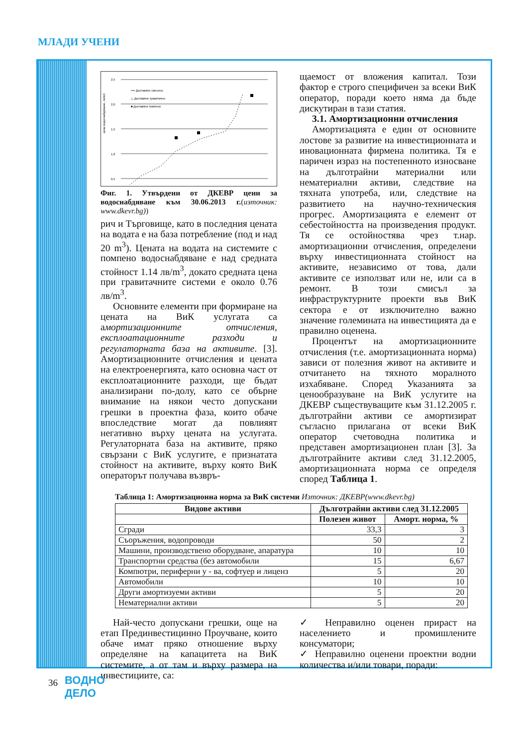МЛАДИ УЧЕНИ
цена водоснабдяване, лв/м3
2,5
2,0
1,5
1,0
0,5
•••• Доставяне смесено
△ Доставяне гравитачно
■ Доставяне помпено
Фиг. 1. Утвърдени от ДКЕВР цени за водоснабдяване към 30.06.2013 г.(източник: www.dkevr.bg))
рич и Търговище, като в последния цената на водата е на база потребление (под и над 20 m<sup>3</sup>). Цената на водата на системите с помпено водоснабдяване е над средната стойност 1.14 лв/m<sup>3</sup>, докато средната цена при гравитачните системи е около 0.76 лв/m<sup>3</sup>.
Основните елементи при формиране на цената на ВиК услугата са амортизационните отчисления, експлоатационните разходи и регулаторната база на активите. [3]. Амортизационните отчисления и цената на електроенергията, като основна част от експлоатационните разходи, ще бъдат анализирани по-долу, като се обърне внимание на някои често допускани грешки в проектна фаза, които обаче впоследствие могат да повлияят негативно върху цената на услугата. Регулаторната база на активите, пряко свързани с ВиК услугите, е признатата стойност на активите, върху която ВиК операторът получава възвръ-
щаемост от вложения капитал. Този фактор е строго специфичен за всеки ВиК оператор, поради което няма да бъде дискутиран в тази статия.
3.1. Амортизационни отчисления
Амортизацията е един от основните лостове за развитие на инвестиционната и иновационната фирмена политика. Тя е паричен израз на постепенното износване на дълготрайни материални или нематериални активи, следствие на тяхната употреба, или, следствие на развитието на научно-техническия прогрес. Амортизацията е елемент от себестойността на произведения продукт. Тя се остойностява чрез т.нар. амортизационни отчисления, определени върху инвестиционната стойност на активите, независимо от това, дали активите се използват или не, или са в ремонт. В този смисъл за инфраструктурните проекти във ВиК сектора е от изключително важно значение големината на инвестицията да е правилно оценена.
Процентът на амортизационните отчисления (т.е. амортизационната норма) зависи от полезния живот на активите и отчитането на тяхното моралното изхабяване. Според Указанията за ценообразуване на ВиК услугите на ДКЕВР съществуващите към 31.12.2005 г. дълготрайни активи се амортизират съгласно прилагана от всеки ВиК оператор счетоводна политика и представен амортизационен план [3]. За дълготрайните активи след 31.12.2005, амортизационната норма се определя според Таблица 1.
Таблица 1: Амортизационна норма за ВиК системи Източник: ДКЕВР(www.dkevr.bg)
| Видове активи | Дълготрайни активи след 31.12.2005 | |
| --- | --- | --- |
| | Полезен живот | Аморт. норма, % |
| Сгради | 33,3 | 3 |
| Съоръжения, водопроводи | 50 | 2 |
| Машини, производствено оборудване, апаратура | 10 | 10 |
| Транспортни средства (без автомобили | 15 | 6,67 |
| Компютри, периферни у - ва, софтуер и лиценз | 5 | 20 |
| Автомобили | 10 | 10 |
| Други амортизуеми активи | 5 | 20 |
| Нематериални активи | 5 | 20 |
Най-често допускани грешки, още на етап Прединвестицинно Проучване, които обаче имат пряко отношение върху определяне на капацитета на ВиК системите, а от там и върху размера на инвестициите, са:
✓ Неправилно оценен прираст на населението и промишлените консуматори;
✓ Неправилно оценени проектни водни количества и/или товари, поради:
36
ВОДНО
ДЕЛО